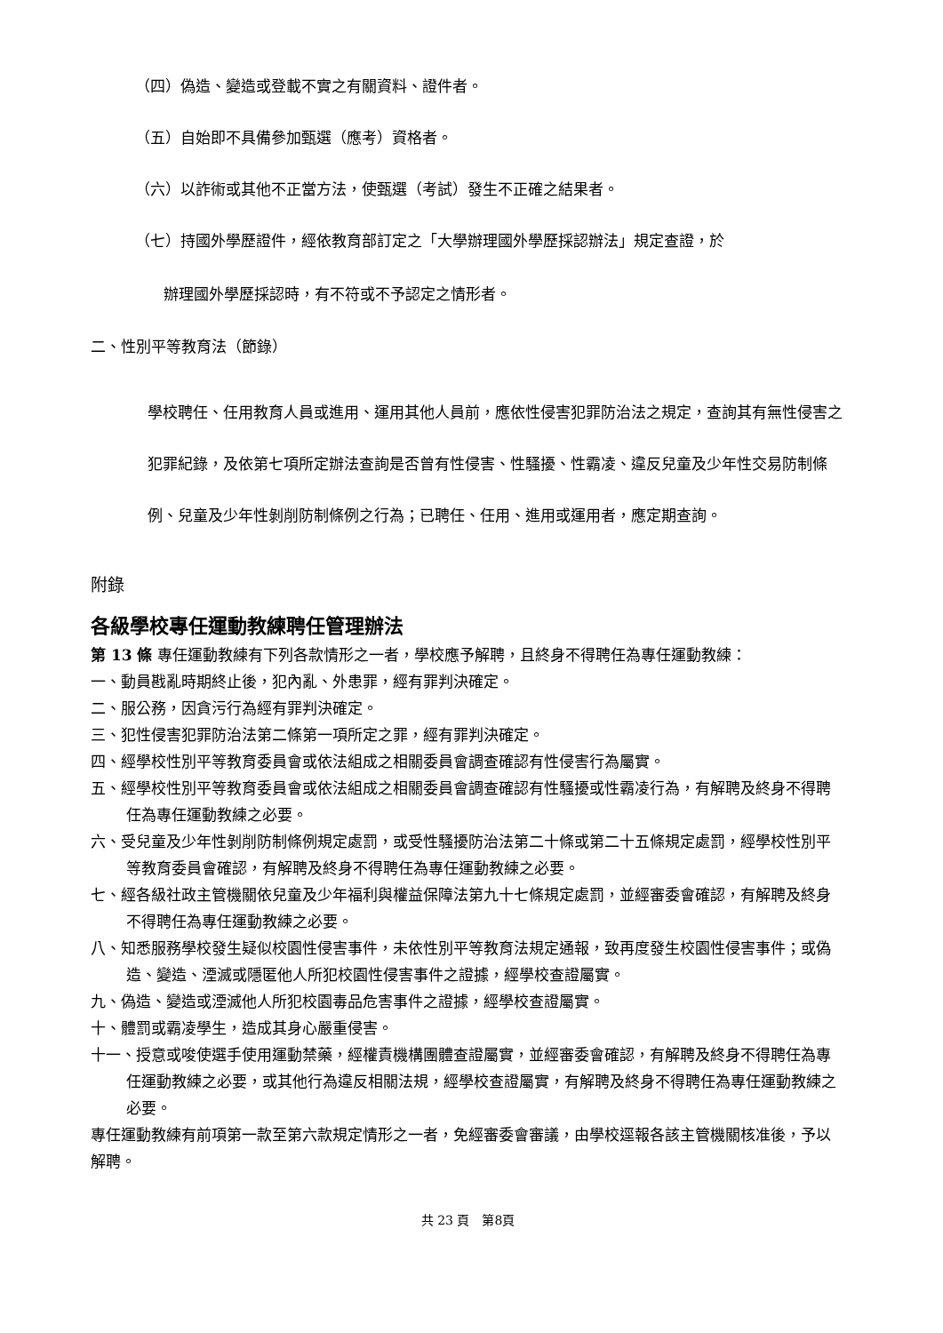（四）偽造、變造或登載不實之有關資料、證件者。
（五）自始即不具備參加甄選（應考）資格者。
（六）以詐術或其他不正當方法，使甄選（考試）發生不正確之結果者。
（七）持國外學歷證件，經依教育部訂定之「大學辦理國外學歷採認辦法」規定查證，於
辦理國外學歷採認時，有不符或不予認定之情形者。
二、性別平等教育法（節錄）
學校聘任、任用教育人員或進用、運用其他人員前，應依性侵害犯罪防治法之規定，查詢其有無性侵害之犯罪紀錄，及依第七項所定辦法查詢是否曾有性侵害、性騷擾、性霸凌、違反兒童及少年性交易防制條例、兒童及少年性剝削防制條例之行為；已聘任、任用、進用或運用者，應定期查詢。
附錄
各級學校專任運動教練聘任管理辦法
第 13 條 專任運動教練有下列各款情形之一者，學校應予解聘，且終身不得聘任為專任運動教練：
一、動員戡亂時期終止後，犯內亂、外患罪，經有罪判決確定。
二、服公務，因貪污行為經有罪判決確定。
三、犯性侵害犯罪防治法第二條第一項所定之罪，經有罪判決確定。
四、經學校性別平等教育委員會或依法組成之相關委員會調查確認有性侵害行為屬實。
五、經學校性別平等教育委員會或依法組成之相關委員會調查確認有性騷擾或性霸凌行為，有解聘及終身不得聘任為專任運動教練之必要。
六、受兒童及少年性剝削防制條例規定處罰，或受性騷擾防治法第二十條或第二十五條規定處罰，經學校性別平等教育委員會確認，有解聘及終身不得聘任為專任運動教練之必要。
七、經各級社政主管機關依兒童及少年福利與權益保障法第九十七條規定處罰，並經審委會確認，有解聘及終身不得聘任為專任運動教練之必要。
八、知悉服務學校發生疑似校園性侵害事件，未依性別平等教育法規定通報，致再度發生校園性侵害事件；或偽造、變造、湮滅或隱匿他人所犯校園性侵害事件之證據，經學校查證屬實。
九、偽造、變造或湮滅他人所犯校園毒品危害事件之證據，經學校查證屬實。
十、體罰或霸凌學生，造成其身心嚴重侵害。
十一、授意或唆使選手使用運動禁藥，經權責機構團體查證屬實，並經審委會確認，有解聘及終身不得聘任為專任運動教練之必要，或其他行為違反相關法規，經學校查證屬實，有解聘及終身不得聘任為專任運動教練之必要。
專任運動教練有前項第一款至第六款規定情形之一者，免經審委會審議，由學校逕報各該主管機關核准後，予以解聘。
共 23 頁　第8頁